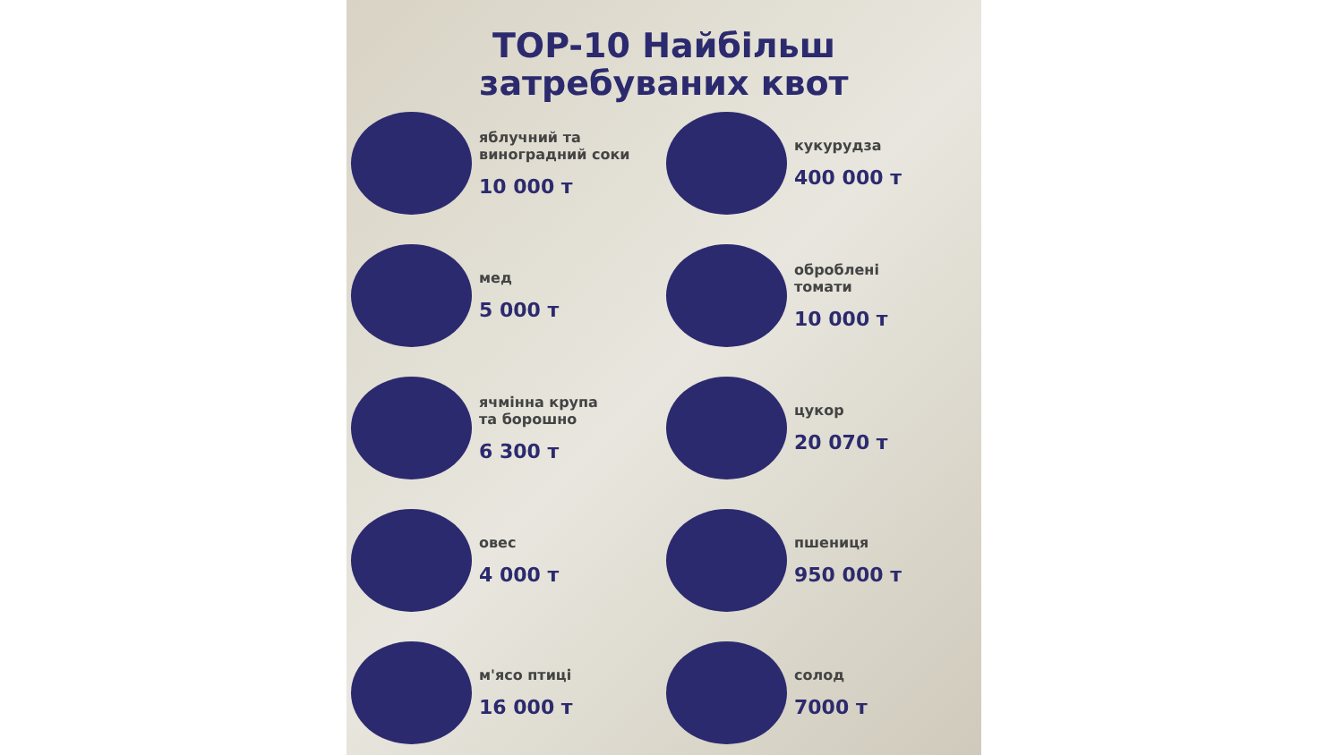TOP-10 Найбільш
затребуваних квот
яблучний та
виноградний соки
10 000 т
кукурудза
400 000 т
мед
5 000 т
оброблені
томати
10 000 т
ячмінна крупа
та борошно
6 300 т
цукор
20 070 т
овес
4 000 т
пшениця
950 000 т
м'ясо птиці
16 000 т
солод
7000 т